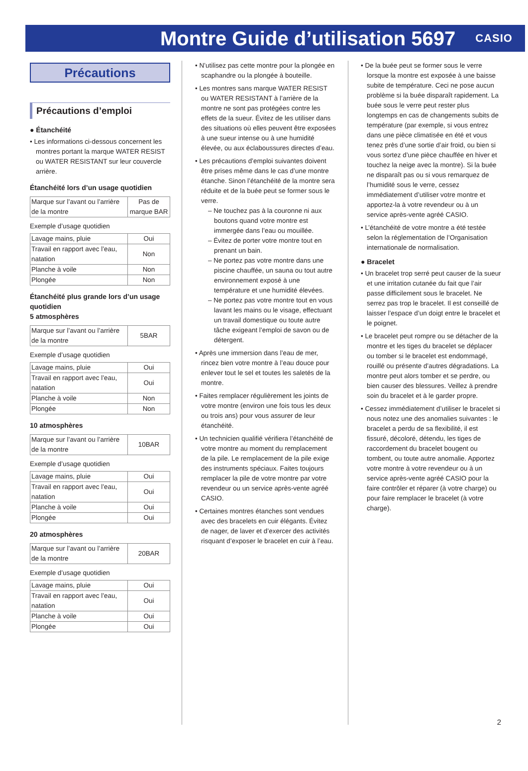Montre Guide d’utilisation 5697
CASIO
Précautions
Précautions d’emploi
● Étanchéité
• Les informations ci-dessous concernent les montres portant la marque WATER RESIST ou WATER RESISTANT sur leur couvercle arrière.
Étanchéité lors d’un usage quotidien
| Marque sur l’avant ou l’arrière de la montre | Pas de marque BAR |
Exemple d’usage quotidien
| Lavage mains, pluie | Oui |
| Travail en rapport avec l’eau, natation | Non |
| Planche à voile | Non |
| Plongée | Non |
Étanchéité plus grande lors d’un usage quotidien
5 atmosphères
| Marque sur l’avant ou l’arrière de la montre | 5BAR |
Exemple d’usage quotidien
| Lavage mains, pluie | Oui |
| Travail en rapport avec l’eau, natation | Oui |
| Planche à voile | Non |
| Plongée | Non |
10 atmosphères
| Marque sur l’avant ou l’arrière de la montre | 10BAR |
Exemple d’usage quotidien
| Lavage mains, pluie | Oui |
| Travail en rapport avec l’eau, natation | Oui |
| Planche à voile | Oui |
| Plongée | Oui |
20 atmosphères
| Marque sur l’avant ou l’arrière de la montre | 20BAR |
Exemple d’usage quotidien
| Lavage mains, pluie | Oui |
| Travail en rapport avec l’eau, natation | Oui |
| Planche à voile | Oui |
| Plongée | Oui |
• N’utilisez pas cette montre pour la plongée en scaphandre ou la plongée à bouteille.
• Les montres sans marque WATER RESIST ou WATER RESISTANT à l’arrière de la montre ne sont pas protégées contre les effets de la sueur. Évitez de les utiliser dans des situations où elles peuvent être exposées à une sueur intense ou à une humidité élevée, ou aux éclaboussures directes d’eau.
• Les précautions d’emploi suivantes doivent être prises même dans le cas d’une montre étanche. Sinon l’étanchéité de la montre sera réduite et de la buée peut se former sous le verre.
– Ne touchez pas à la couronne ni aux boutons quand votre montre est immergée dans l’eau ou mouillée.
– Évitez de porter votre montre tout en prenant un bain.
– Ne portez pas votre montre dans une piscine chauffée, un sauna ou tout autre environnement exposé à une température et une humidité élevées.
– Ne portez pas votre montre tout en vous lavant les mains ou le visage, effectuant un travail domestique ou toute autre tâche exigeant l’emploi de savon ou de détergent.
• Après une immersion dans l’eau de mer, rincez bien votre montre à l’eau douce pour enlever tout le sel et toutes les saletés de la montre.
• Faites remplacer régulièrement les joints de votre montre (environ une fois tous les deux ou trois ans) pour vous assurer de leur étanchéité.
• Un technicien qualifié vérifiera l’étanchéité de votre montre au moment du remplacement de la pile. Le remplacement de la pile exige des instruments spéciaux. Faites toujours remplacer la pile de votre montre par votre revendeur ou un service après-vente agréé CASIO.
• Certaines montres étanches sont vendues avec des bracelets en cuir élégants. Évitez de nager, de laver et d’exercer des activités risquant d’exposer le bracelet en cuir à l’eau.
• De la buée peut se former sous le verre lorsque la montre est exposée à une baisse subite de température. Ceci ne pose aucun problème si la buée disparaît rapidement. La buée sous le verre peut rester plus longtemps en cas de changements subits de température (par exemple, si vous entrez dans une pièce climatisée en été et vous tenez près d’une sortie d’air froid, ou bien si vous sortez d’une pièce chauffée en hiver et touchez la neige avec la montre). Si la buée ne disparaît pas ou si vous remarquez de l’humidité sous le verre, cessez immédiatement d’utiliser votre montre et apportez-la à votre revendeur ou à un service après-vente agréé CASIO.
• L’étanchéité de votre montre a été testée selon la réglementation de l’Organisation internationale de normalisation.
● Bracelet
• Un bracelet trop serré peut causer de la sueur et une irritation cutanée du fait que l’air passe difficilement sous le bracelet. Ne serrez pas trop le bracelet. Il est conseillé de laisser l’espace d’un doigt entre le bracelet et le poignet.
• Le bracelet peut rompre ou se détacher de la montre et les tiges du bracelet se déplacer ou tomber si le bracelet est endommagé, rouillé ou présente d’autres dégradations. La montre peut alors tomber et se perdre, ou bien causer des blessures. Veillez à prendre soin du bracelet et à le garder propre.
• Cessez immédiatement d’utiliser le bracelet si nous notez une des anomalies suivantes : le bracelet a perdu de sa flexibilité, il est fissuré, décoloré, détendu, les tiges de raccordement du bracelet bougent ou tombent, ou toute autre anomalie. Apportez votre montre à votre revendeur ou à un service après-vente agréé CASIO pour la faire contrôler et réparer (à votre charge) ou pour faire remplacer le bracelet (à votre charge).
2